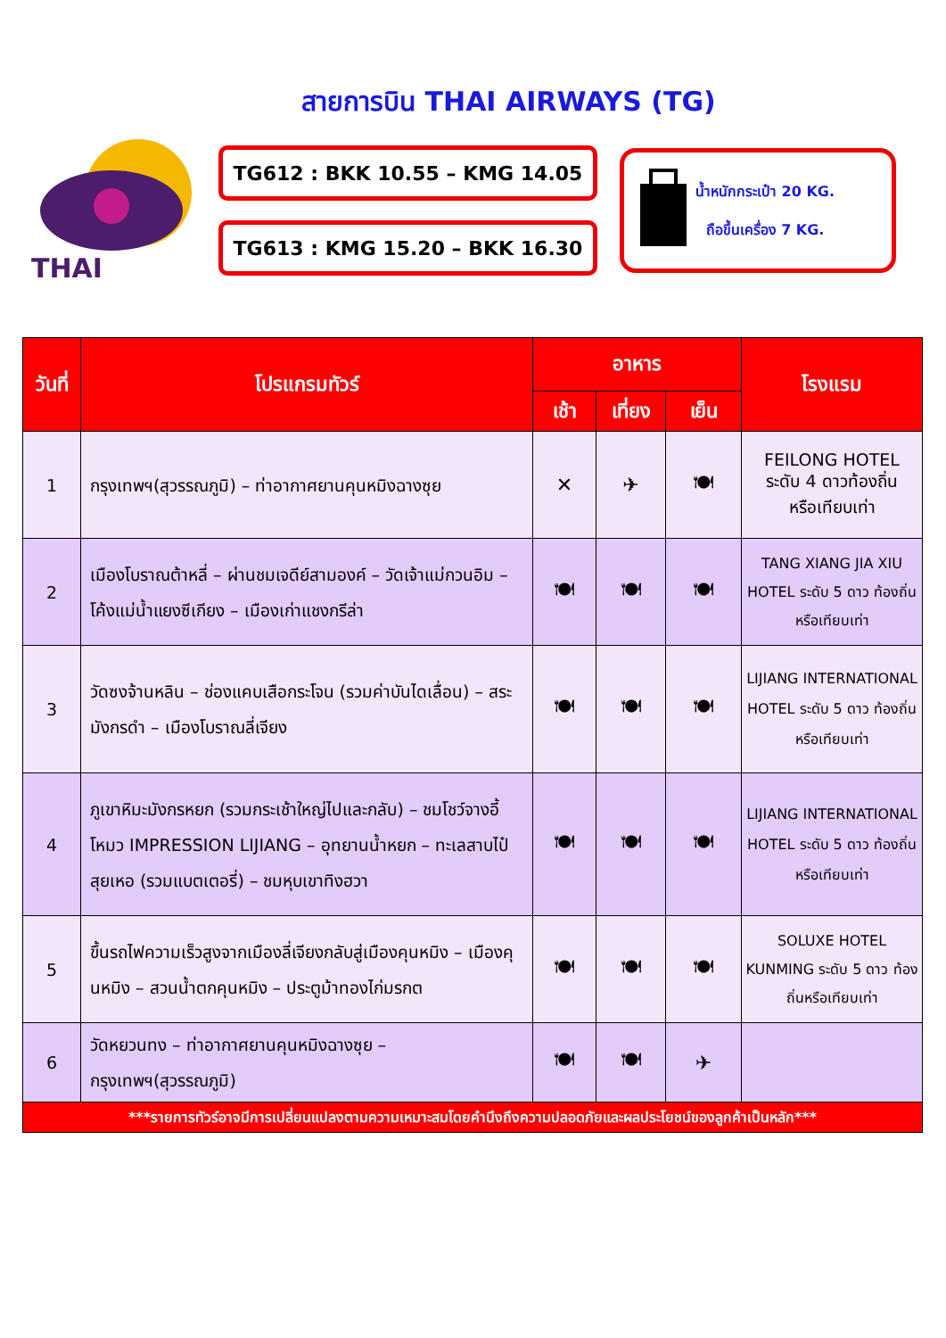สายการบิน THAI AIRWAYS (TG)
THAI
TG612 : BKK 10.55 – KMG 14.05
TG613 : KMG 15.20 – BKK 16.30
น้ำหนักกระเป๋า 20 KG.
ถือขึ้นเครื่อง 7 KG.
| วันที่ | โปรแกรมทัวร์ | อาหาร | | | โรงแรม |
| --- | --- | --- | --- | --- | --- |
| | | เช้า | เที่ยง | เย็น | |
| 1 | กรุงเทพฯ(สุวรรณภูมิ) – ท่าอากาศยานคุนหมิงฉางซุย | ✕ | ✈ | 🍽 | FEILONG HOTEL ระดับ 4 ดาวท้องถิ่น หรือเทียบเท่า |
| 2 | เมืองโบราณต้าหลี่ – ผ่านชมเจดีย์สามองค์ – วัดเจ้าแม่กวนอิม – โค้งแม่น้ำแยงซีเกียง – เมืองเก่าแชงกรีล่า | 🍽 | 🍽 | 🍽 | TANG XIANG JIA XIU HOTEL ระดับ 5 ดาว ท้องถิ่นหรือเทียบเท่า |
| 3 | วัดซงจ้านหลิน – ช่องแคบเสือกระโจน (รวมค่าบันไดเลื่อน) – สระมังกรดำ – เมืองโบราณลี่เจียง | 🍽 | 🍽 | 🍽 | LIJIANG INTERNATIONAL HOTEL ระดับ 5 ดาว ท้องถิ่นหรือเทียบเท่า |
| 4 | ภูเขาหิมะมังกรหยก (รวมกระเช้าใหญ่ไปและกลับ) – ชมโชว์จางอี้โหมว IMPRESSION LIJIANG – อุทยานน้ำหยก – ทะเลสาบไป๋สุยเหอ (รวมแบตเตอรี่) – ชมหุบเขาทิงฮวา | 🍽 | 🍽 | 🍽 | LIJIANG INTERNATIONAL HOTEL ระดับ 5 ดาว ท้องถิ่นหรือเทียบเท่า |
| 5 | ขึ้นรถไฟความเร็วสูงจากเมืองลี่เจียงกลับสู่เมืองคุนหมิง – เมืองคุนหมิง – สวนน้ำตกคุนหมิง – ประตูม้าทองไก่มรกต | 🍽 | 🍽 | 🍽 | SOLUXE HOTEL KUNMING ระดับ 5 ดาว ท้องถิ่นหรือเทียบเท่า |
| 6 | วัดหยวนทง – ท่าอากาศยานคุนหมิงฉางซุย – กรุงเทพฯ(สุวรรณภูมิ) | 🍽 | 🍽 | ✈ | |
| ***รายการทัวร์อาจมีการเปลี่ยนแปลงตามความเหมาะสมโดยคำนึงถึงความปลอดภัยและผลประโยชน์ของลูกค้าเป็นหลัก*** | | | | | |